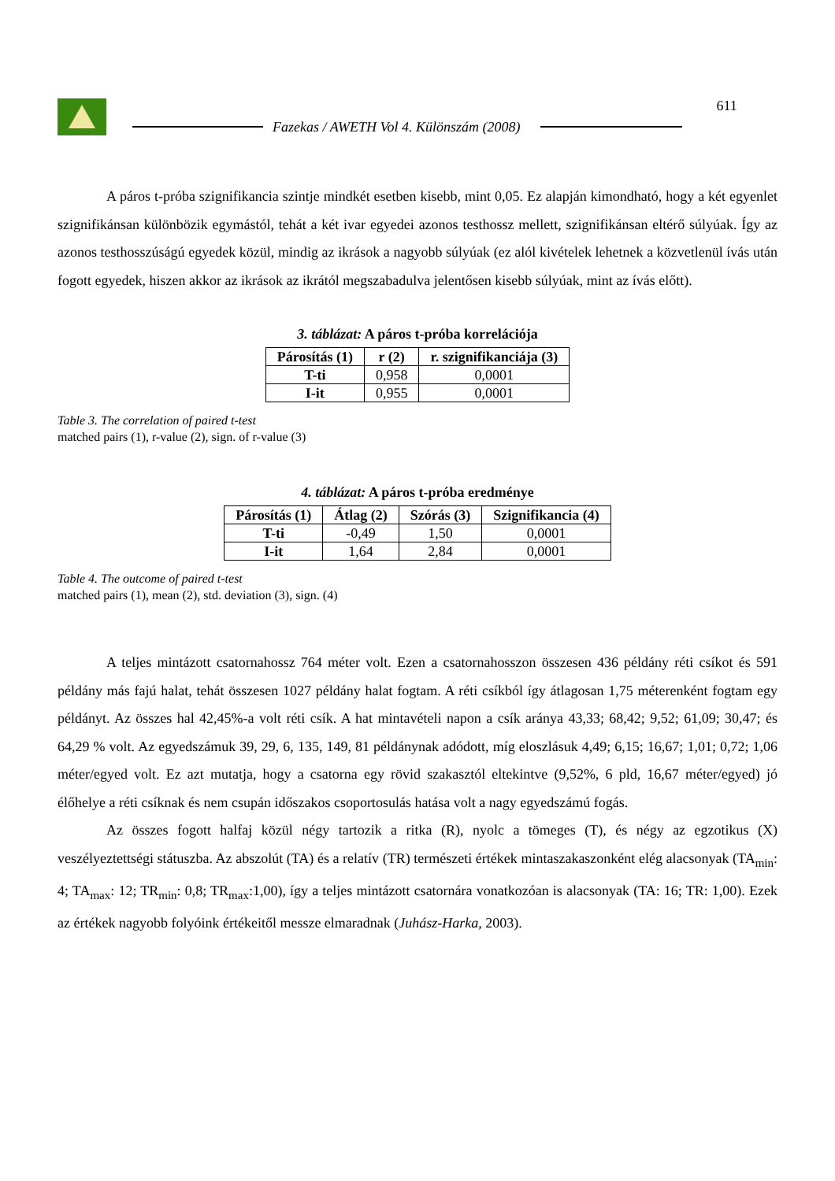Fazekas / AWETH Vol 4. Különszám (2008)
611
A páros t-próba szignifikancia szintje mindkét esetben kisebb, mint 0,05. Ez alapján kimondható, hogy a két egyenlet szignifikánsan különbözik egymástól, tehát a két ivar egyedei azonos testhossz mellett, szignifikánsan eltérő súlyúak. Így az azonos testhosszúságú egyedek közül, mindig az ikrások a nagyobb súlyúak (ez alól kivételek lehetnek a közvetlenül ívás után fogott egyedek, hiszen akkor az ikrások az ikrától megszabadulva jelentősen kisebb súlyúak, mint az ívás előtt).
3. táblázat: A páros t-próba korrelációja
| Párosítás (1) | r (2) | r. szignifikanciája (3) |
| --- | --- | --- |
| T-ti | 0,958 | 0,0001 |
| I-it | 0,955 | 0,0001 |
Table 3. The correlation of paired t-test
matched pairs (1), r-value (2), sign. of r-value (3)
4. táblázat: A páros t-próba eredménye
| Párosítás (1) | Átlag (2) | Szórás (3) | Szignifikancia (4) |
| --- | --- | --- | --- |
| T-ti | -0,49 | 1,50 | 0,0001 |
| I-it | 1,64 | 2,84 | 0,0001 |
Table 4. The outcome of paired t-test
matched pairs (1), mean (2), std. deviation (3), sign. (4)
A teljes mintázott csatornahossz 764 méter volt. Ezen a csatornahosszon összesen 436 példány réti csíkot és 591 példány más fajú halat, tehát összesen 1027 példány halat fogtam. A réti csíkból így átlagosan 1,75 méterenként fogtam egy példányt. Az összes hal 42,45%-a volt réti csík. A hat mintavételi napon a csík aránya 43,33; 68,42; 9,52; 61,09; 30,47; és 64,29 % volt. Az egyedszámuk 39, 29, 6, 135, 149, 81 példánynak adódott, míg eloszlásuk 4,49; 6,15; 16,67; 1,01; 0,72; 1,06 méter/egyed volt. Ez azt mutatja, hogy a csatorna egy rövid szakasztól eltekintve (9,52%, 6 pld, 16,67 méter/egyed) jó élőhelye a réti csíknak és nem csupán időszakos csoportosulás hatása volt a nagy egyedszámú fogás.
Az összes fogott halfaj közül négy tartozik a ritka (R), nyolc a tömeges (T), és négy az egzotikus (X) veszélyeztettségi státuszba. Az abszolút (TA) és a relatív (TR) természeti értékek mintaszakaszonként elég alacsonyak (TA<sub>min</sub>: 4; TA<sub>max</sub>: 12; TR<sub>min</sub>: 0,8; TR<sub>max</sub>:1,00), így a teljes mintázott csatornára vonatkozóan is alacsonyak (TA: 16; TR: 1,00). Ezek az értékek nagyobb folyóink értékeitől messze elmaradnak (Juhász-Harka, 2003).